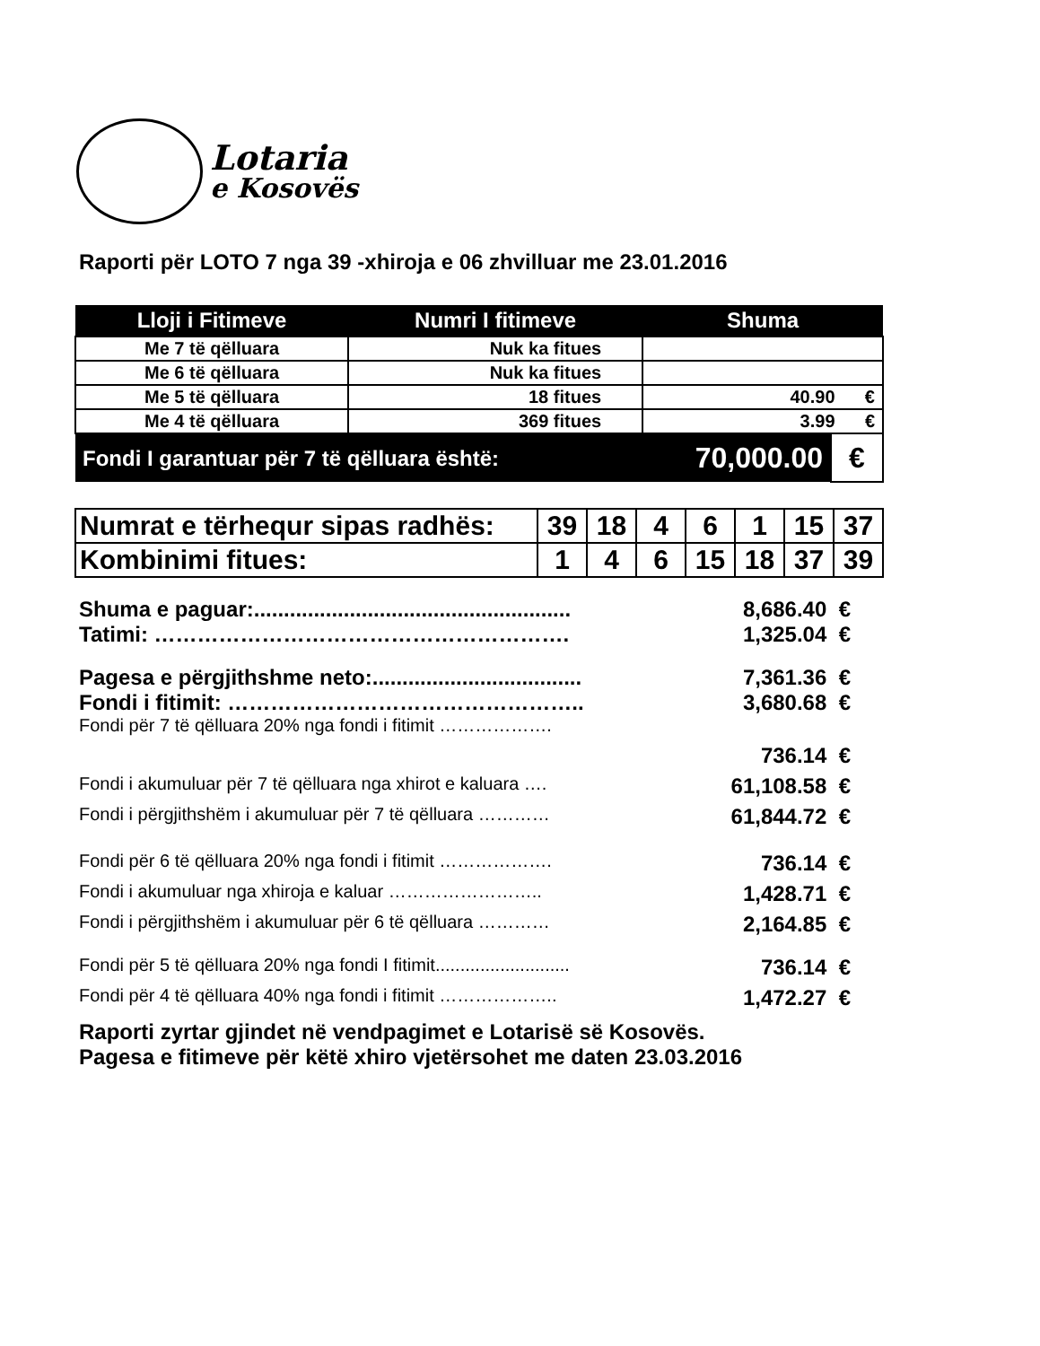Lotaria
e Kosovës
Raporti për LOTO 7 nga 39 -xhiroja e 06 zhvilluar me 23.01.2016
| Lloji i Fitimeve | Numri I fitimeve | Shuma | |
| --- | --- | --- | --- |
| Me 7 të qëlluara | Nuk ka fitues | | |
| Me 6 të qëlluara | Nuk ka fitues | | |
| Me 5 të qëlluara | 18 fitues | 40.90 € | |
| Me 4 të qëlluara | 369 fitues | 3.99 € | |
| Fondi I garantuar për 7 të qëlluara është: | | 70,000.00 | € |
| Numrat e tërhequr sipas radhës: | 39 | 18 | 4 | 6 | 1 | 15 | 37 |
| Kombinimi fitues: | 1 | 4 | 6 | 15 | 18 | 37 | 39 |
Shuma e paguar:..................................................... 8,686.40 €
Tatimi: …………………………………………………. 1,325.04 €
Pagesa e përgjithshme neto:................................... 7,361.36 €
Fondi i fitimit: ………………………………………….. 3,680.68 €
Fondi për 7 të qëlluara 20% nga fondi i fitimit ……………….
736.14 €
Fondi i akumuluar për 7 të qëlluara nga xhirot e kaluara …. 61,108.58 €
Fondi i përgjithshëm i akumuluar për 7 të qëlluara ………… 61,844.72 €
Fondi për 6 të qëlluara 20% nga fondi i fitimit ………………. 736.14 €
Fondi i akumuluar nga xhiroja e kaluar …………………….. 1,428.71 €
Fondi i përgjithshëm i akumuluar për 6 të qëlluara ………… 2,164.85 €
Fondi për 5 të qëlluara 20% nga fondi I fitimit........................... 736.14 €
Fondi për 4 të qëlluara 40% nga fondi i fitimit ……………….. 1,472.27 €
Raporti zyrtar gjindet në vendpagimet e Lotarisë së Kosovës.
Pagesa e fitimeve për këtë xhiro vjetërsohet me daten 23.03.2016